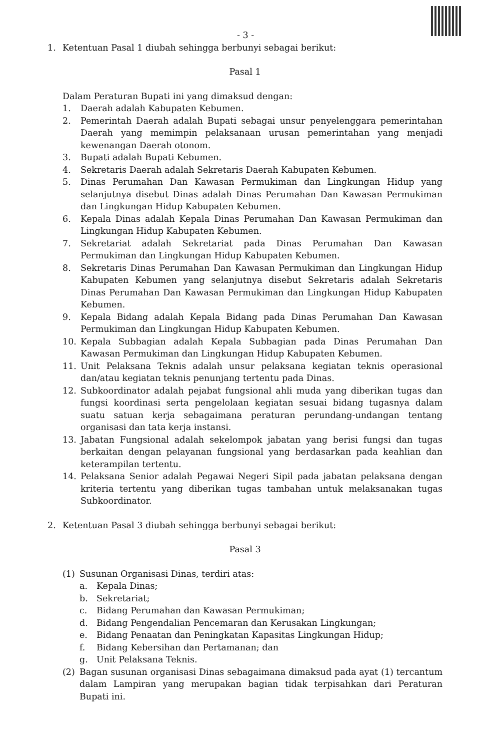- 3 -
1. Ketentuan Pasal 1 diubah sehingga berbunyi sebagai berikut:
Pasal 1
Dalam Peraturan Bupati ini yang dimaksud dengan:
1. Daerah adalah Kabupaten Kebumen.
2. Pemerintah Daerah adalah Bupati sebagai unsur penyelenggara pemerintahan Daerah yang memimpin pelaksanaan urusan pemerintahan yang menjadi kewenangan Daerah otonom.
3. Bupati adalah Bupati Kebumen.
4. Sekretaris Daerah adalah Sekretaris Daerah Kabupaten Kebumen.
5. Dinas Perumahan Dan Kawasan Permukiman dan Lingkungan Hidup yang selanjutnya disebut Dinas adalah Dinas Perumahan Dan Kawasan Permukiman dan Lingkungan Hidup Kabupaten Kebumen.
6. Kepala Dinas adalah Kepala Dinas Perumahan Dan Kawasan Permukiman dan Lingkungan Hidup Kabupaten Kebumen.
7. Sekretariat adalah Sekretariat pada Dinas Perumahan Dan Kawasan Permukiman dan Lingkungan Hidup Kabupaten Kebumen.
8. Sekretaris Dinas Perumahan Dan Kawasan Permukiman dan Lingkungan Hidup Kabupaten Kebumen yang selanjutnya disebut Sekretaris adalah Sekretaris Dinas Perumahan Dan Kawasan Permukiman dan Lingkungan Hidup Kabupaten Kebumen.
9. Kepala Bidang adalah Kepala Bidang pada Dinas Perumahan Dan Kawasan Permukiman dan Lingkungan Hidup Kabupaten Kebumen.
10. Kepala Subbagian adalah Kepala Subbagian pada Dinas Perumahan Dan Kawasan Permukiman dan Lingkungan Hidup Kabupaten Kebumen.
11. Unit Pelaksana Teknis adalah unsur pelaksana kegiatan teknis operasional dan/atau kegiatan teknis penunjang tertentu pada Dinas.
12. Subkoordinator adalah pejabat fungsional ahli muda yang diberikan tugas dan fungsi koordinasi serta pengelolaan kegiatan sesuai bidang tugasnya dalam suatu satuan kerja sebagaimana peraturan perundang-undangan tentang organisasi dan tata kerja instansi.
13. Jabatan Fungsional adalah sekelompok jabatan yang berisi fungsi dan tugas berkaitan dengan pelayanan fungsional yang berdasarkan pada keahlian dan keterampilan tertentu.
14. Pelaksana Senior adalah Pegawai Negeri Sipil pada jabatan pelaksana dengan kriteria tertentu yang diberikan tugas tambahan untuk melaksanakan tugas Subkoordinator.
2. Ketentuan Pasal 3 diubah sehingga berbunyi sebagai berikut:
Pasal 3
(1) Susunan Organisasi Dinas, terdiri atas:
a. Kepala Dinas;
b. Sekretariat;
c. Bidang Perumahan dan Kawasan Permukiman;
d. Bidang Pengendalian Pencemaran dan Kerusakan Lingkungan;
e. Bidang Penaatan dan Peningkatan Kapasitas Lingkungan Hidup;
f. Bidang Kebersihan dan Pertamanan; dan
g. Unit Pelaksana Teknis.
(2) Bagan susunan organisasi Dinas sebagaimana dimaksud pada ayat (1) tercantum dalam Lampiran yang merupakan bagian tidak terpisahkan dari Peraturan Bupati ini.